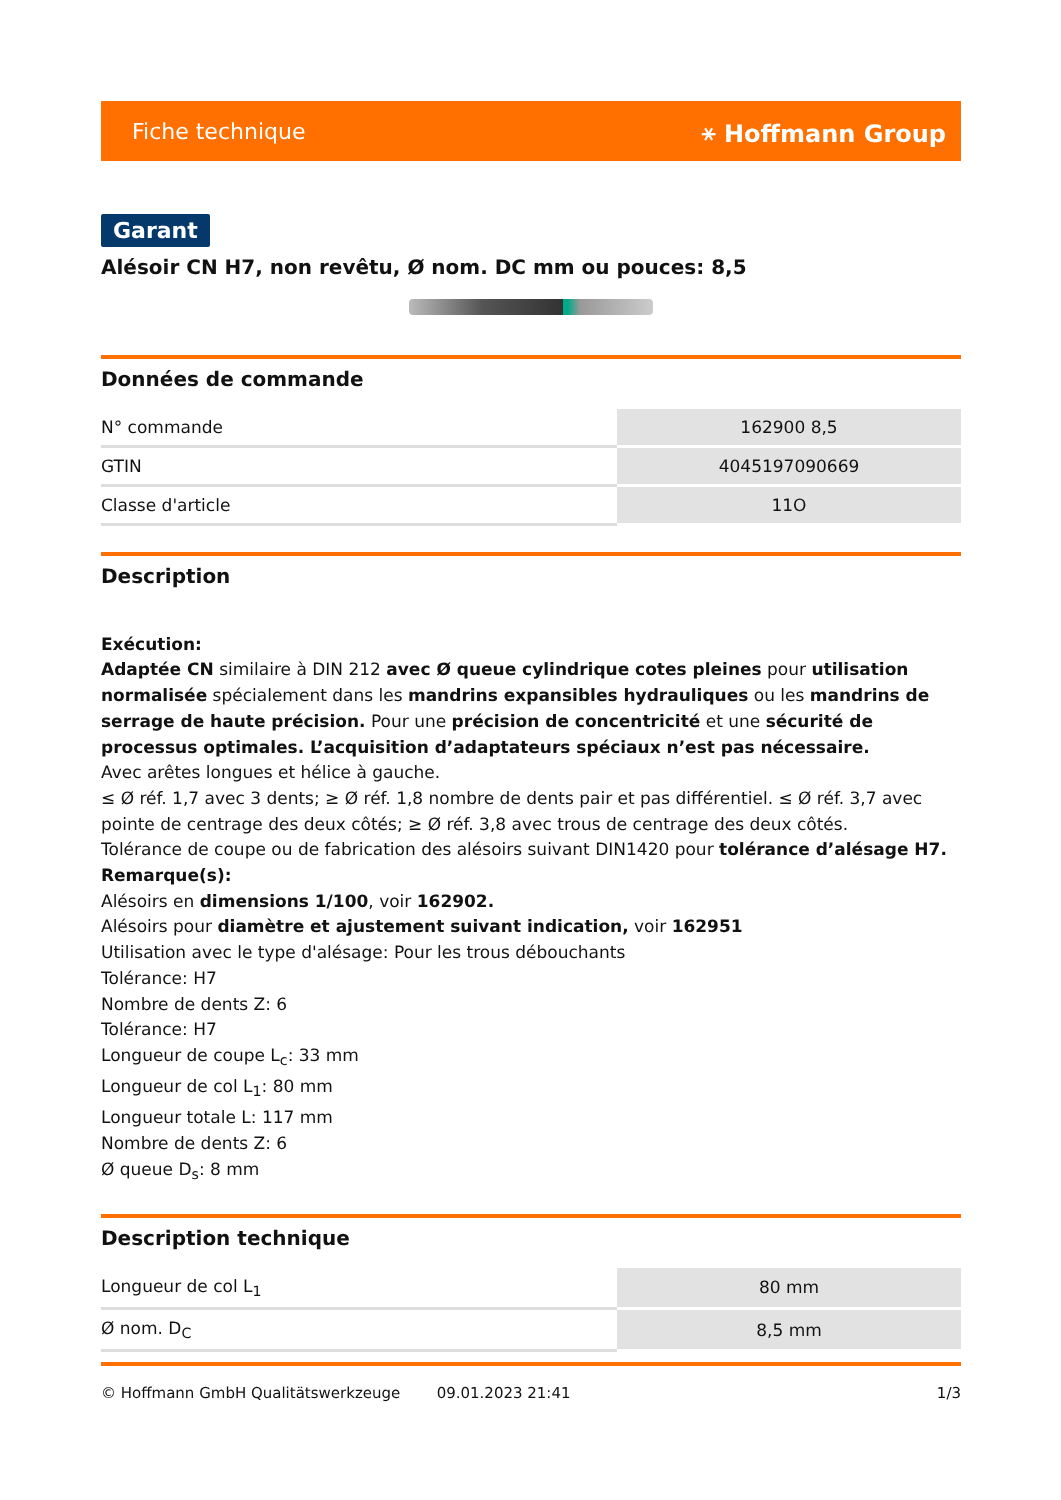Fiche technique ⚹ Hoffmann Group
Garant
Alésoir CN H7, non revêtu, Ø nom. DC mm ou pouces: 8,5
Données de commande
| N° commande | 162900 8,5 |
| GTIN | 4045197090669 |
| Classe d'article | 11O |
Description
Exécution:
Adaptée CN similaire à DIN 212 avec Ø queue cylindrique cotes pleines pour utilisation normalisée spécialement dans les mandrins expansibles hydrauliques ou les mandrins de serrage de haute précision. Pour une précision de concentricité et une sécurité de processus optimales. L’acquisition d’adaptateurs spéciaux n’est pas nécessaire.
Avec arêtes longues et hélice à gauche.
≤ Ø réf. 1,7 avec 3 dents; ≥ Ø réf. 1,8 nombre de dents pair et pas différentiel. ≤ Ø réf. 3,7 avec pointe de centrage des deux côtés; ≥ Ø réf. 3,8 avec trous de centrage des deux côtés.
Tolérance de coupe ou de fabrication des alésoirs suivant DIN1420 pour tolérance d’alésage H7.
Remarque(s):
Alésoirs en dimensions 1/100, voir 162902.
Alésoirs pour diamètre et ajustement suivant indication, voir 162951
Utilisation avec le type d'alésage: Pour les trous débouchants
Tolérance: H7
Nombre de dents Z: 6
Tolérance: H7
Longueur de coupe L<sub>c</sub>: 33 mm
Longueur de col L<sub>1</sub>: 80 mm
Longueur totale L: 117 mm
Nombre de dents Z: 6
Ø queue D<sub>s</sub>: 8 mm
Description technique
| Longueur de col L<sub>1</sub> | 80 mm |
| Ø nom. D<sub>C</sub> | 8,5 mm |
© Hoffmann GmbH Qualitätswerkzeuge 09.01.2023 21:41 1/3